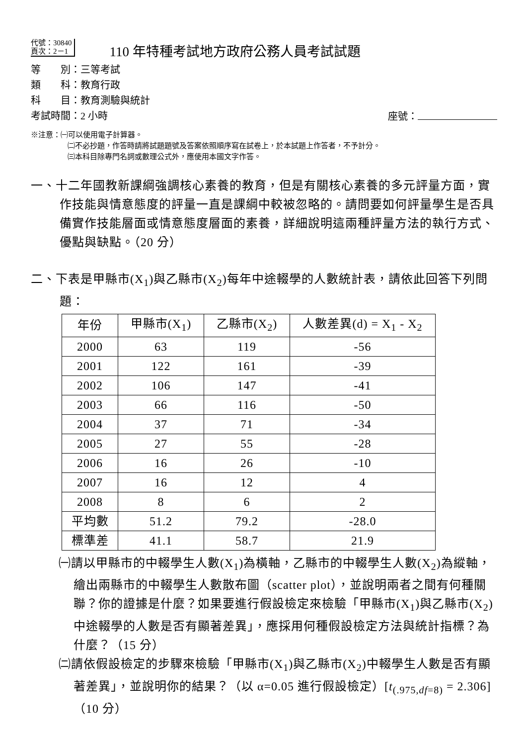代號：30840
頁次：2－1
110 年特種考試地方政府公務人員考試試題
等　　別：三等考試
類　　科：教育行政
科　　目：教育測驗與統計
考試時間：2 小時 座號：
※注意：㈠可以使用電子計算器。
㈡不必抄題，作答時請將試題題號及答案依照順序寫在試卷上，於本試題上作答者，不予計分。
㈢本科目除專門名詞或數理公式外，應使用本國文字作答。
一、十二年國教新課綱強調核心素養的教育，但是有關核心素養的多元評量方面，實作技能與情意態度的評量一直是課綱中較被忽略的。請問要如何評量學生是否具備實作技能層面或情意態度層面的素養，詳細說明這兩種評量方法的執行方式、優點與缺點。（20 分）
二、下表是甲縣市(X<sub>1</sub>)與乙縣市(X<sub>2</sub>)每年中途輟學的人數統計表，請依此回答下列問題：
| 年份 | 甲縣市(X<sub>1</sub>) | 乙縣市(X<sub>2</sub>) | 人數差異(d) = X<sub>1</sub> - X<sub>2</sub> |
| --- | --- | --- | --- |
| 2000 | 63 | 119 | -56 |
| 2001 | 122 | 161 | -39 |
| 2002 | 106 | 147 | -41 |
| 2003 | 66 | 116 | -50 |
| 2004 | 37 | 71 | -34 |
| 2005 | 27 | 55 | -28 |
| 2006 | 16 | 26 | -10 |
| 2007 | 16 | 12 | 4 |
| 2008 | 8 | 6 | 2 |
| 平均數 | 51.2 | 79.2 | -28.0 |
| 標準差 | 41.1 | 58.7 | 21.9 |
㈠請以甲縣市的中輟學生人數(X<sub>1</sub>)為橫軸，乙縣市的中輟學生人數(X<sub>2</sub>)為縱軸，繪出兩縣市的中輟學生人數散布圖（scatter plot），並說明兩者之間有何種關聯？你的證據是什麼？如果要進行假設檢定來檢驗「甲縣市(X<sub>1</sub>)與乙縣市(X<sub>2</sub>)中途輟學的人數是否有顯著差異」，應採用何種假設檢定方法與統計指標？為什麼？（15 分）
㈡請依假設檢定的步驟來檢驗「甲縣市(X<sub>1</sub>)與乙縣市(X<sub>2</sub>)中輟學生人數是否有顯著差異」，並說明你的結果？（以 α=0.05 進行假設檢定）[t<sub>(.975,df=8)</sub> = 2.306]（10 分）